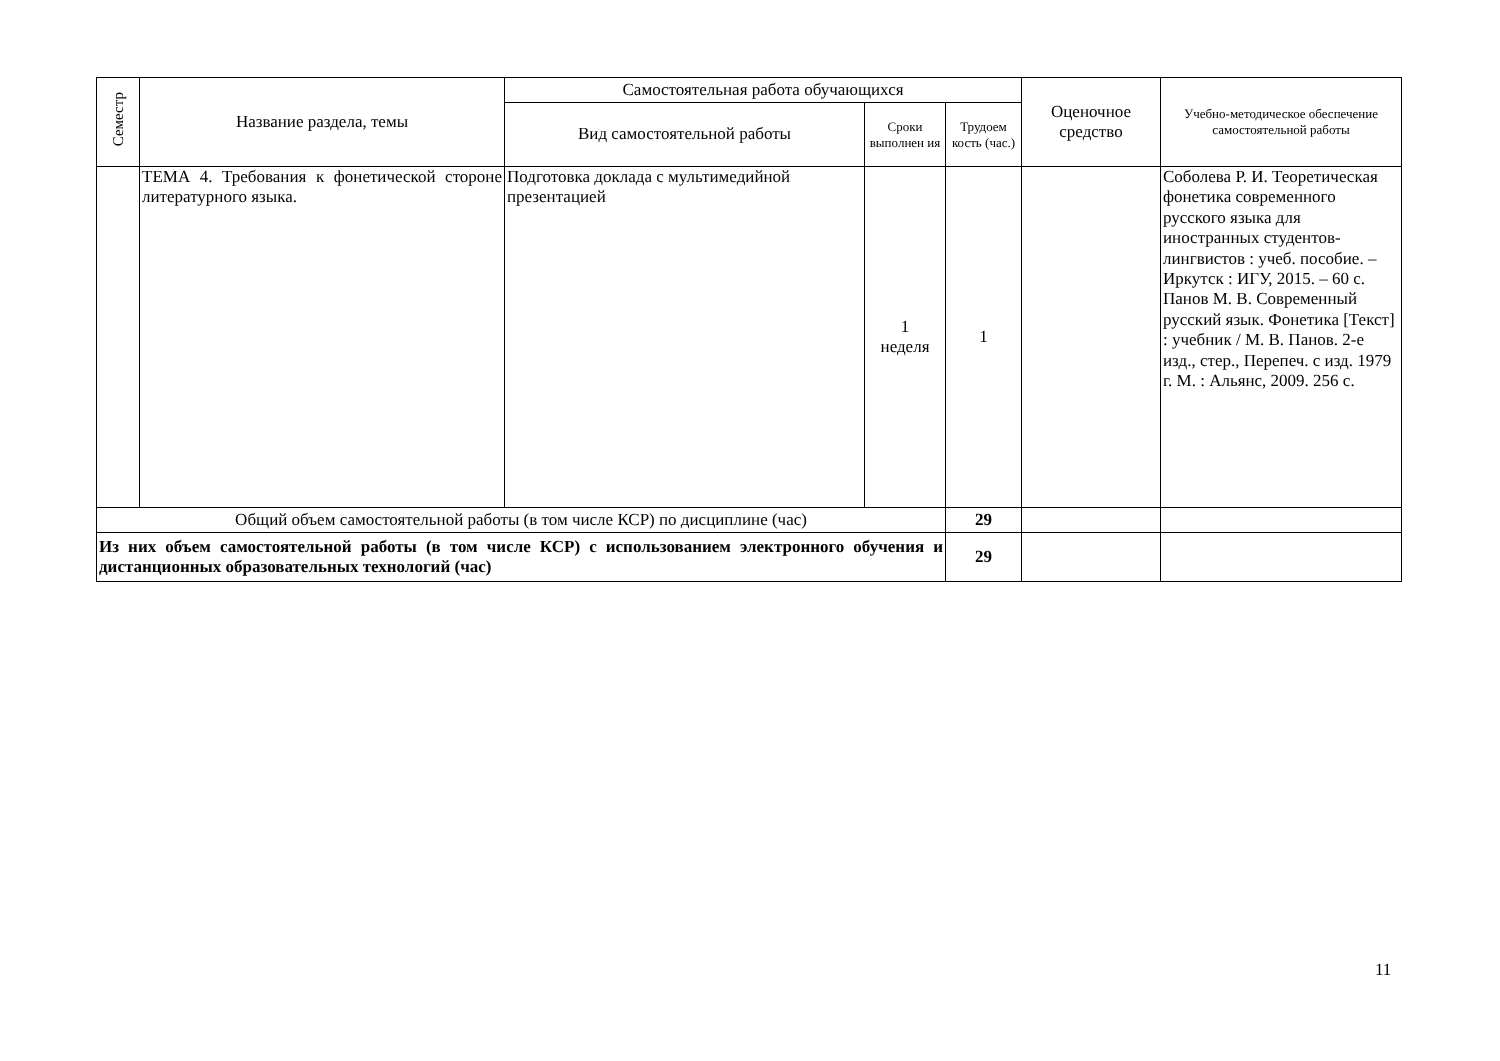| Семестр | Название раздела, темы | Самостоятельная работа обучающихся | | | Оценочное средство | Учебно-методическое обеспечение самостоятельной работы |
| --- | --- | --- | --- | --- | --- | --- |
| | | Вид самостоятельной работы | Сроки выполнен ия | Трудоем кость (час.) | | |
| | ТЕМА 4. Требования к фонетической стороне литературного языка. | Подготовка доклада с мультимедийной презентацией | 1 неделя | 1 | | Соболева Р. И. Теоретическая фонетика современного русского языка для иностранных студентов-лингвистов : учеб. пособие. – Иркутск : ИГУ, 2015. – 60 с. Панов М. В. Современный русский язык. Фонетика [Текст] : учебник / М. В. Панов. 2-е изд., стер., Перепеч. с изд. 1979 г. М. : Альянс, 2009. 256 с. |
| Общий объем самостоятельной работы (в том числе КСР) по дисциплине (час) | | | | 29 | | |
| Из них объем самостоятельной работы (в том числе КСР) с использованием электронного обучения и дистанционных образовательных технологий (час) | | | | 29 | | |
11